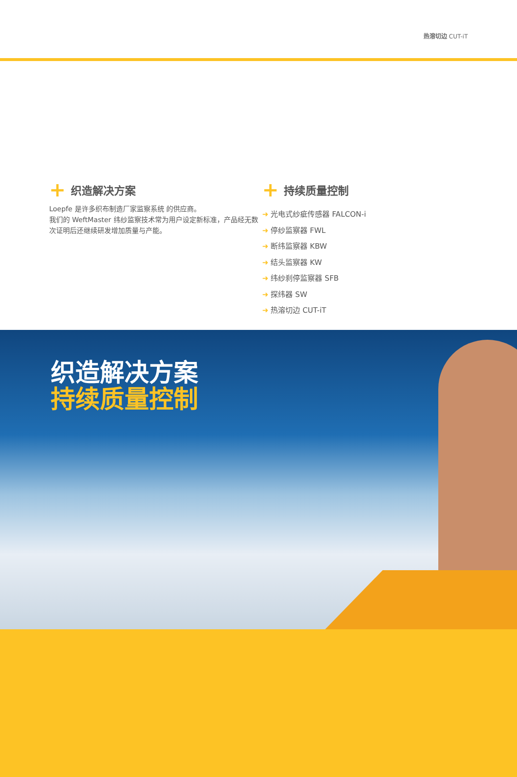热溶切边 CUT-iT
+ 织造解决方案
Loepfe 是许多织布制造厂家监察系统 的供应商。
我们的 WeftMaster 纬纱监察技术常为用户设定新标准，产品经无数次证明后还继续研发增加质量与产能。
+ 持续质量控制
➜ 光电式纱疵传感器 FALCON-i
➜ 停纱监察器 FWL
➜ 断纬监察器 KBW
➜ 结头监察器 KW
➜ 纬纱刹停监察器 SFB
➜ 探纬器 SW
➜ 热溶切边 CUT-iT
织造解决方案
持续质量控制